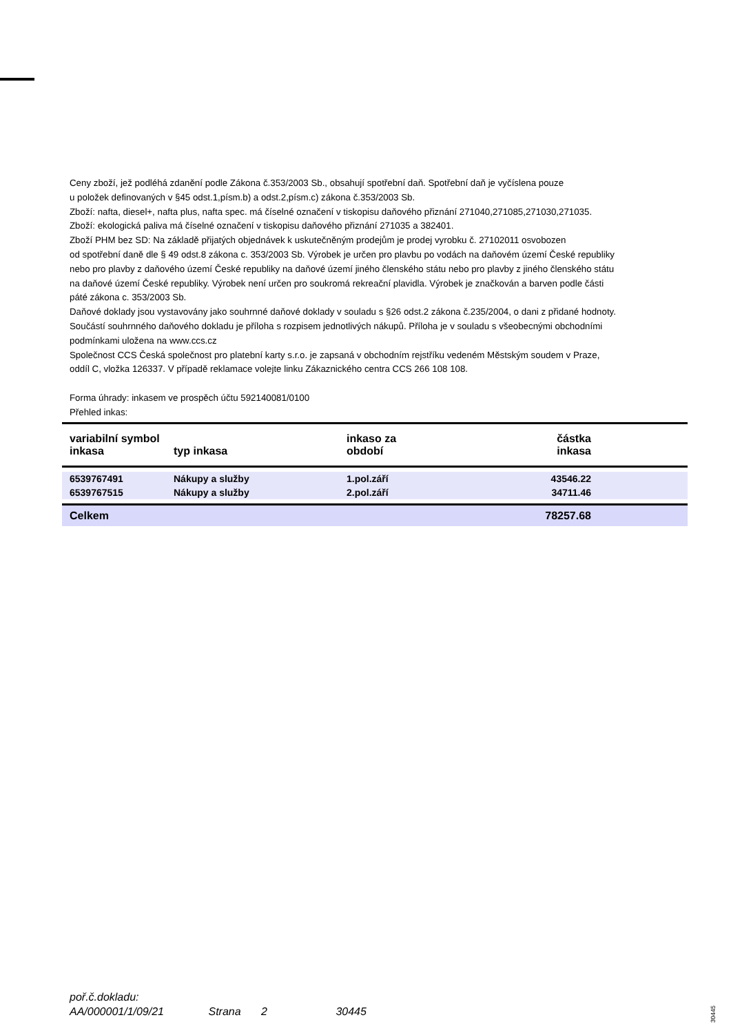Ceny zboží, jež podléhá zdanění podle Zákona č.353/2003 Sb., obsahují spotřební daň. Spotřební daň je vyčíslena pouze
u položek definovaných v §45 odst.1,písm.b) a odst.2,písm.c) zákona č.353/2003 Sb.
Zboží: nafta, diesel+, nafta plus, nafta spec. má číselné označení v tiskopisu daňového přiznání 271040,271085,271030,271035.
Zboží: ekologická paliva má číselné označení v tiskopisu daňového přiznání 271035 a 382401.
Zboží PHM bez SD: Na základě přijatých objednávek k uskutečněným prodejům je prodej vyrobku č. 27102011 osvobozen
od spotřební daně dle § 49 odst.8 zákona c. 353/2003 Sb. Výrobek je určen pro plavbu po vodách na daňovém území České republiky
nebo pro plavby z daňového území České republiky na daňové území jiného členského státu nebo pro plavby z jiného členského státu
na daňové území České republiky. Výrobek není určen pro soukromá rekreační plavidla. Výrobek je značkován a barven podle části
páté zákona c. 353/2003 Sb.
Daňové doklady jsou vystavovány jako souhrnné daňové doklady v souladu s §26 odst.2 zákona č.235/2004, o dani z přidané hodnoty.
Součástí souhrnného daňového dokladu je příloha s rozpisem jednotlivých nákupů. Příloha je v souladu s všeobecnými obchodními
podmínkami uložena na www.ccs.cz
Společnost CCS Česká společnost pro platební karty s.r.o. je zapsaná v obchodním rejstříku vedeném Městským soudem v Praze,
oddíl C, vložka 126337. V případě reklamace volejte linku Zákaznického centra CCS 266 108 108.
Forma úhrady: inkasem ve prospěch účtu 592140081/0100
Přehled inkas:
| variabilní symbol inkasa | typ inkasa | inkaso za období | částka inkasa |
| --- | --- | --- | --- |
| 6539767491 | Nákupy a služby | 1.pol.září | 43546.22 |
| 6539767515 | Nákupy a služby | 2.pol.září | 34711.46 |
| Celkem | | | 78257.68 |
poř.č.dokladu:
AA/000001/1/09/21 Strana 2 30445
30445